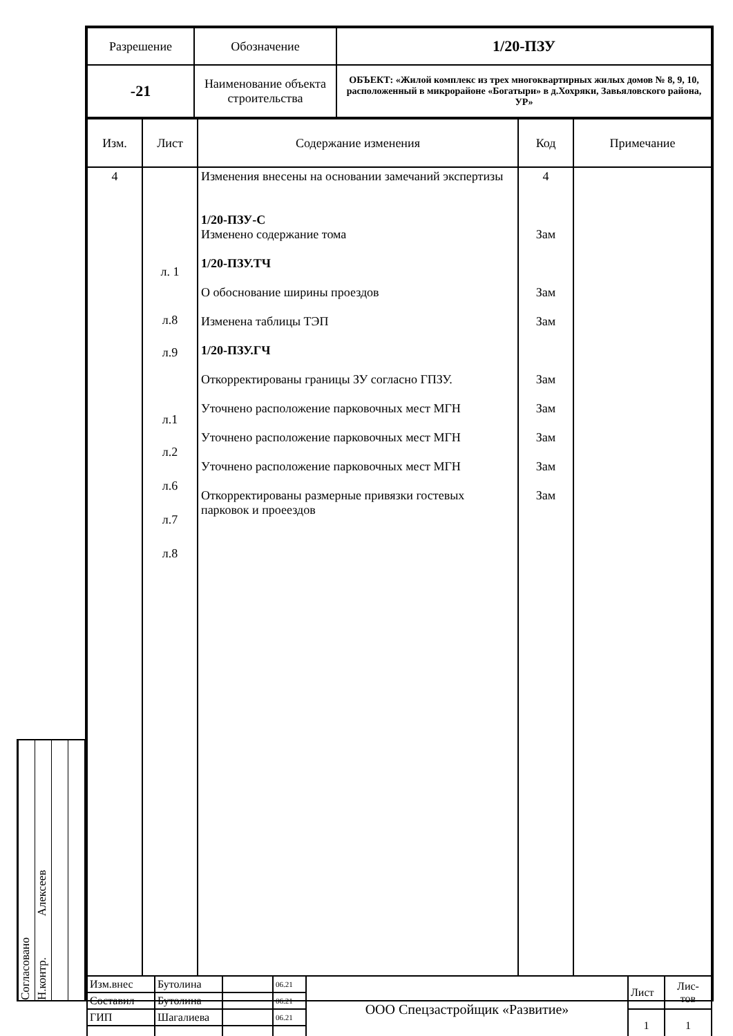Согласовано
Н.контр. Алексеев
| Разрешение | Обозначение | 1/20-ПЗУ |
| -21 | Наименование объекта строительства | ОБЪЕКТ: «Жилой комплекс из трех многоквартирных жилых домов № 8, 9, 10, расположенный в микрорайоне «Богатыри» в д.Хохряки, Завьяловского района, УР» |
| Изм. | Лист | Содержание изменения | Код | Примечание |
| 4 | л. 1 л.8 л.9 л.1 л.2 л.6 л.7 л.8 | Изменения внесены на основании замечаний экспертизы 1/20-ПЗУ-С Изменено содержание тома 1/20-ПЗУ.ТЧ О обоснование ширины проездов Изменена таблицы ТЭП 1/20-ПЗУ.ГЧ Откорректированы границы ЗУ согласно ГПЗУ. Уточнено расположение парковочных мест МГН Уточнено расположение парковочных мест МГН Уточнено расположение парковочных мест МГН Откорректированы размерные привязки гостевых парковок и проеездов | 4 Зам Зам Зам Зам Зам Зам Зам Зам | |
| Изм.внес | Бутолина | | 06.21 | ООО Спецзастройщик «Развитие» | Лист | Лис- тов |
| Составил | Бутолина | | 06.21 | | | |
| ГИП | Шагалиева | | 06.21 | | 1 | 1 |